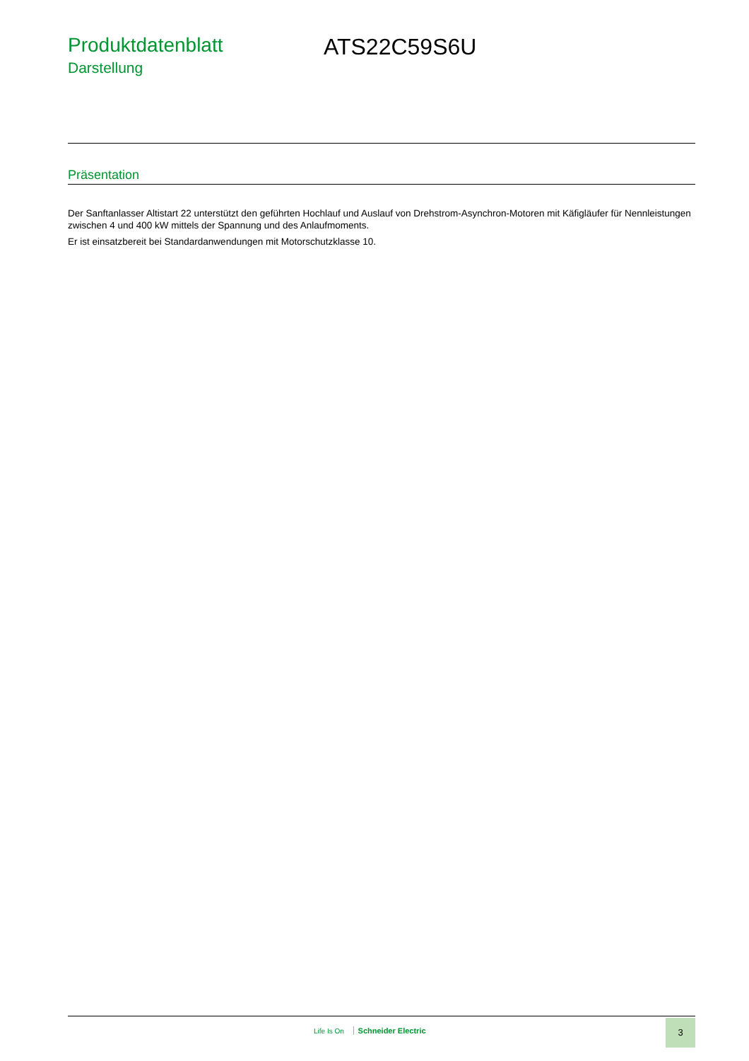Produktdatenblatt
Darstellung
ATS22C59S6U
Präsentation
Der Sanftanlasser Altistart 22 unterstützt den geführten Hochlauf und Auslauf von Drehstrom-Asynchron-Motoren mit Käfigläufer für Nennleistungen zwischen 4 und 400 kW mittels der Spannung und des Anlaufmoments.
Er ist einsatzbereit bei Standardanwendungen mit Motorschutzklasse 10.
Life Is On Schneider Electric
3